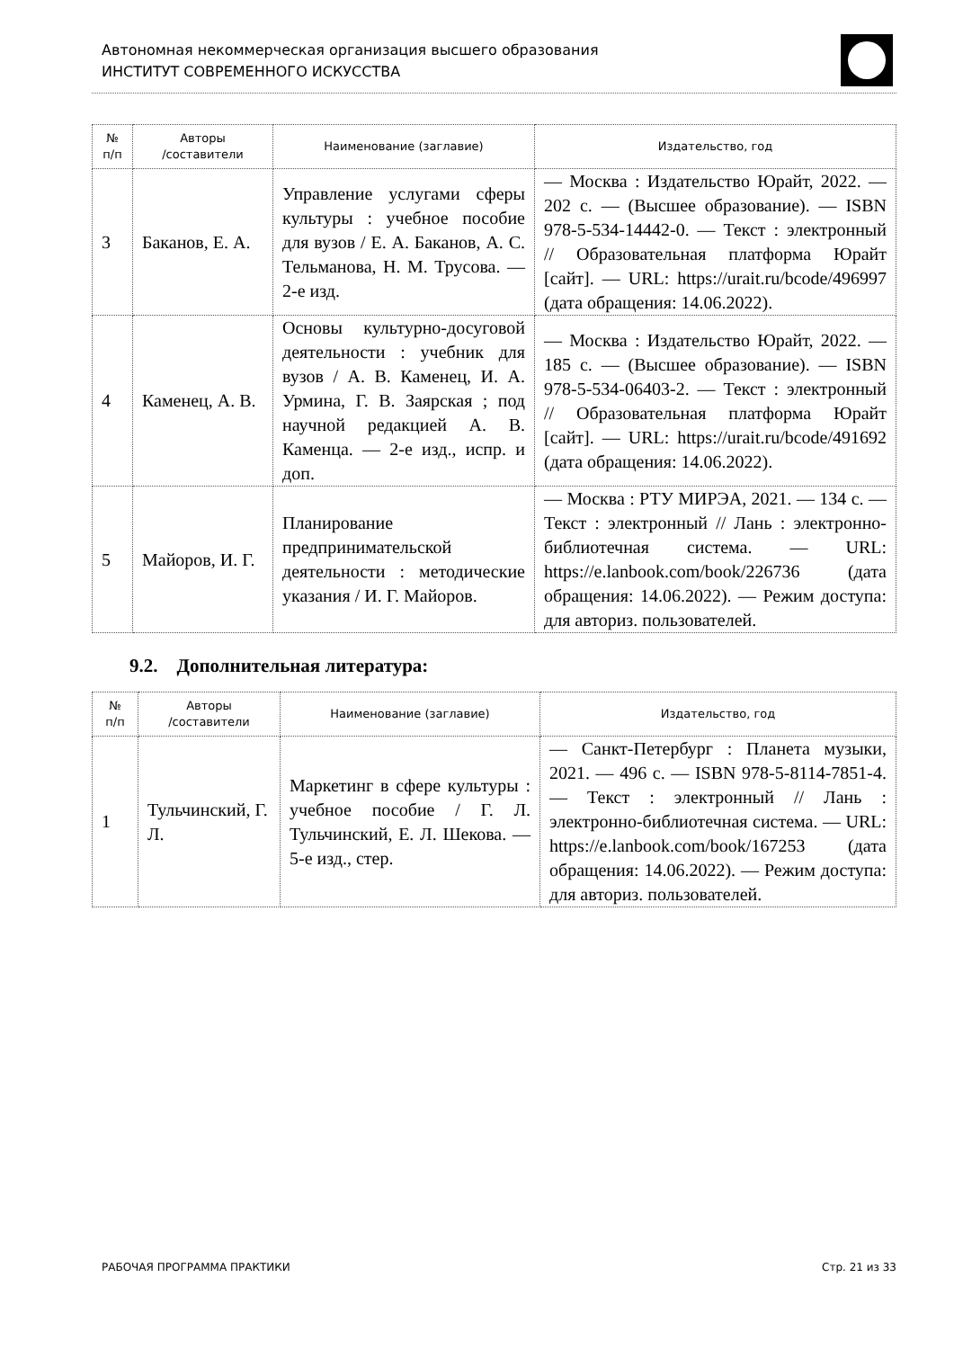Автономная некоммерческая организация высшего образования
ИНСТИТУТ СОВРЕМЕННОГО ИСКУССТВА
| № п/п | Авторы /составители | Наименование (заглавие) | Издательство, год |
| --- | --- | --- | --- |
| 3 | Баканов, Е. А. | Управление услугами сферы культуры : учебное пособие для вузов / Е. А. Баканов, А. С. Тельманова, Н. М. Трусова. — 2-е изд. | — Москва : Издательство Юрайт, 2022. — 202 с. — (Высшее образование). — ISBN 978-5-534-14442-0. — Текст : электронный // Образовательная платформа Юрайт [сайт]. — URL: https://urait.ru/bcode/496997 (дата обращения: 14.06.2022). |
| 4 | Каменец, А. В. | Основы культурно-досуговой деятельности : учебник для вузов / А. В. Каменец, И. А. Урмина, Г. В. Заярская ; под научной редакцией А. В. Каменца. — 2-е изд., испр. и доп. | — Москва : Издательство Юрайт, 2022. — 185 с. — (Высшее образование). — ISBN 978-5-534-06403-2. — Текст : электронный // Образовательная платформа Юрайт [сайт]. — URL: https://urait.ru/bcode/491692 (дата обращения: 14.06.2022). |
| 5 | Майоров, И. Г. | Планирование предпринимательской деятельности : методические указания / И. Г. Майоров. | — Москва : РТУ МИРЭА, 2021. — 134 с. — Текст : электронный // Лань : электронно-библиотечная система. — URL: https://e.lanbook.com/book/226736 (дата обращения: 14.06.2022). — Режим доступа: для авториз. пользователей. |
9.2. Дополнительная литература:
| № п/п | Авторы /составители | Наименование (заглавие) | Издательство, год |
| --- | --- | --- | --- |
| 1 | Тульчинский, Г. Л. | Маркетинг в сфере культуры : учебное пособие / Г. Л. Тульчинский, Е. Л. Шекова. — 5-е изд., стер. | — Санкт-Петербург : Планета музыки, 2021. — 496 с. — ISBN 978-5-8114-7851-4. — Текст : электронный // Лань : электронно-библиотечная система. — URL: https://e.lanbook.com/book/167253 (дата обращения: 14.06.2022). — Режим доступа: для авториз. пользователей. |
РАБОЧАЯ ПРОГРАММА ПРАКТИКИ Стр. 21 из 33